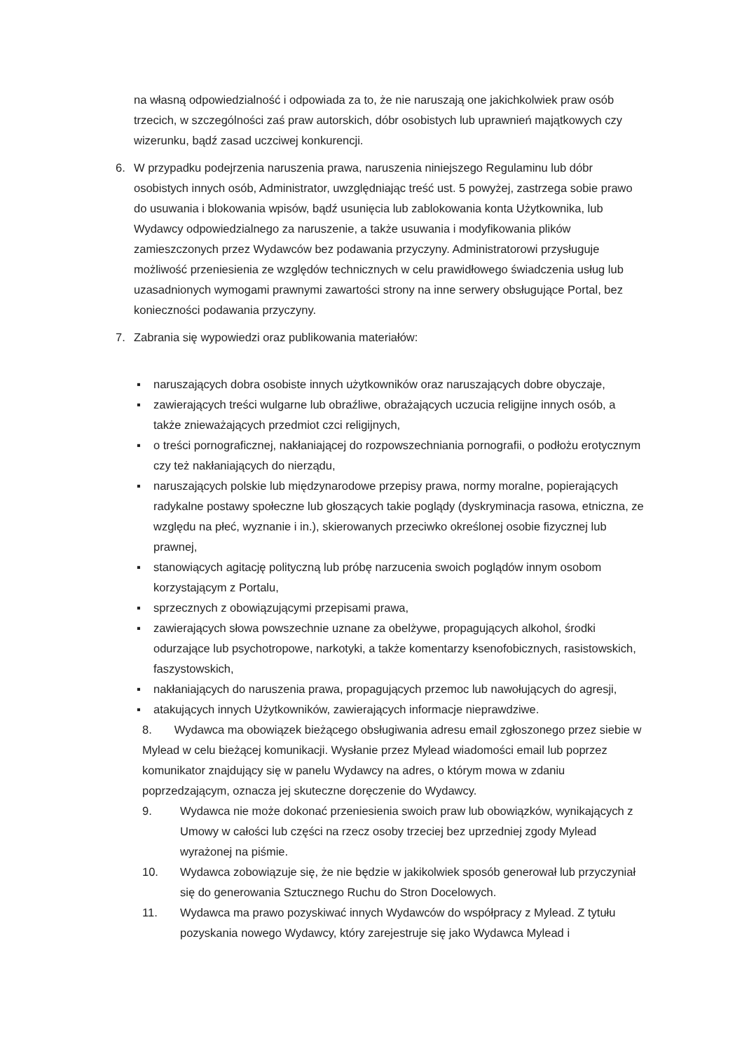na własną odpowiedzialność i odpowiada za to, że nie naruszają one jakichkolwiek praw osób trzecich, w szczególności zaś praw autorskich, dóbr osobistych lub uprawnień majątkowych czy wizerunku, bądź zasad uczciwej konkurencji.
6. W przypadku podejrzenia naruszenia prawa, naruszenia niniejszego Regulaminu lub dóbr osobistych innych osób, Administrator, uwzględniając treść ust. 5 powyżej, zastrzega sobie prawo do usuwania i blokowania wpisów, bądź usunięcia lub zablokowania konta Użytkownika, lub Wydawcy odpowiedzialnego za naruszenie, a także usuwania i modyfikowania plików zamieszczonych przez Wydawców bez podawania przyczyny. Administratorowi przysługuje możliwość przeniesienia ze względów technicznych w celu prawidłowego świadczenia usług lub uzasadnionych wymogami prawnymi zawartości strony na inne serwery obsługujące Portal, bez konieczności podawania przyczyny.
7. Zabrania się wypowiedzi oraz publikowania materiałów:
▪ naruszających dobra osobiste innych użytkowników oraz naruszających dobre obyczaje,
▪ zawierających treści wulgarne lub obraźliwe, obrażających uczucia religijne innych osób, a także znieważających przedmiot czci religijnych,
▪ o treści pornograficznej, nakłaniającej do rozpowszechniania pornografii, o podłożu erotycznym czy też nakłaniających do nierządu,
▪ naruszających polskie lub międzynarodowe przepisy prawa, normy moralne, popierających radykalne postawy społeczne lub głoszących takie poglądy (dyskryminacja rasowa, etniczna, ze względu na płeć, wyznanie i in.), skierowanych przeciwko określonej osobie fizycznej lub prawnej,
▪ stanowiących agitację polityczną lub próbę narzucenia swoich poglądów innym osobom korzystającym z Portalu,
▪ sprzecznych z obowiązującymi przepisami prawa,
▪ zawierających słowa powszechnie uznane za obelżywe, propagujących alkohol, środki odurzające lub psychotropowe, narkotyki, a także komentarzy ksenofobicznych, rasistowskich, faszystowskich,
▪ nakłaniających do naruszenia prawa, propagujących przemoc lub nawołujących do agresji,
▪ atakujących innych Użytkowników, zawierających informacje nieprawdziwe.
8. Wydawca ma obowiązek bieżącego obsługiwania adresu email zgłoszonego przez siebie w Mylead w celu bieżącej komunikacji. Wysłanie przez Mylead wiadomości email lub poprzez komunikator znajdujący się w panelu Wydawcy na adres, o którym mowa w zdaniu poprzedzającym, oznacza jej skuteczne doręczenie do Wydawcy.
9. Wydawca nie może dokonać przeniesienia swoich praw lub obowiązków, wynikających z Umowy w całości lub części na rzecz osoby trzeciej bez uprzedniej zgody Mylead wyrażonej na piśmie.
10. Wydawca zobowiązuje się, że nie będzie w jakikolwiek sposób generował lub przyczyniał się do generowania Sztucznego Ruchu do Stron Docelowych.
11. Wydawca ma prawo pozyskiwać innych Wydawców do współpracy z Mylead. Z tytułu pozyskania nowego Wydawcy, który zarejestruje się jako Wydawca Mylead i